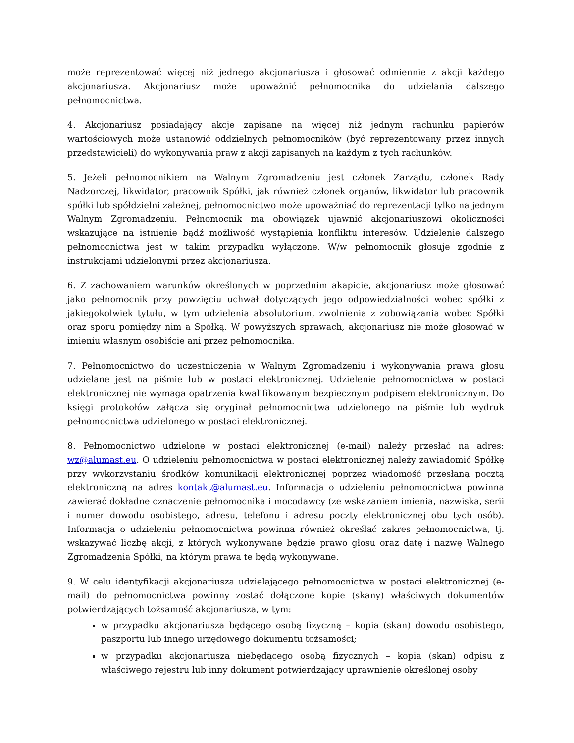może reprezentować więcej niż jednego akcjonariusza i głosować odmiennie z akcji każdego akcjonariusza. Akcjonariusz może upoważnić pełnomocnika do udzielania dalszego pełnomocnictwa.
4. Akcjonariusz posiadający akcje zapisane na więcej niż jednym rachunku papierów wartościowych może ustanowić oddzielnych pełnomocników (być reprezentowany przez innych przedstawicieli) do wykonywania praw z akcji zapisanych na każdym z tych rachunków.
5. Jeżeli pełnomocnikiem na Walnym Zgromadzeniu jest członek Zarządu, członek Rady Nadzorczej, likwidator, pracownik Spółki, jak również członek organów, likwidator lub pracownik spółki lub spółdzielni zależnej, pełnomocnictwo może upoważniać do reprezentacji tylko na jednym Walnym Zgromadzeniu. Pełnomocnik ma obowiązek ujawnić akcjonariuszowi okoliczności wskazujące na istnienie bądź możliwość wystąpienia konfliktu interesów. Udzielenie dalszego pełnomocnictwa jest w takim przypadku wyłączone. W/w pełnomocnik głosuje zgodnie z instrukcjami udzielonymi przez akcjonariusza.
6. Z zachowaniem warunków określonych w poprzednim akapicie, akcjonariusz może głosować jako pełnomocnik przy powzięciu uchwał dotyczących jego odpowiedzialności wobec spółki z jakiegokolwiek tytułu, w tym udzielenia absolutorium, zwolnienia z zobowiązania wobec Spółki oraz sporu pomiędzy nim a Spółką. W powyższych sprawach, akcjonariusz nie może głosować w imieniu własnym osobiście ani przez pełnomocnika.
7. Pełnomocnictwo do uczestniczenia w Walnym Zgromadzeniu i wykonywania prawa głosu udzielane jest na piśmie lub w postaci elektronicznej. Udzielenie pełnomocnictwa w postaci elektronicznej nie wymaga opatrzenia kwalifikowanym bezpiecznym podpisem elektronicznym. Do księgi protokołów załącza się oryginał pełnomocnictwa udzielonego na piśmie lub wydruk pełnomocnictwa udzielonego w postaci elektronicznej.
8. Pełnomocnictwo udzielone w postaci elektronicznej (e-mail) należy przesłać na adres: wz@alumast.eu. O udzieleniu pełnomocnictwa w postaci elektronicznej należy zawiadomić Spółkę przy wykorzystaniu środków komunikacji elektronicznej poprzez wiadomość przesłaną pocztą elektroniczną na adres kontakt@alumast.eu. Informacja o udzieleniu pełnomocnictwa powinna zawierać dokładne oznaczenie pełnomocnika i mocodawcy (ze wskazaniem imienia, nazwiska, serii i numer dowodu osobistego, adresu, telefonu i adresu poczty elektronicznej obu tych osób). Informacja o udzieleniu pełnomocnictwa powinna również określać zakres pełnomocnictwa, tj. wskazywać liczbę akcji, z których wykonywane będzie prawo głosu oraz datę i nazwę Walnego Zgromadzenia Spółki, na którym prawa te będą wykonywane.
9. W celu identyfikacji akcjonariusza udzielającego pełnomocnictwa w postaci elektronicznej (e-mail) do pełnomocnictwa powinny zostać dołączone kopie (skany) właściwych dokumentów potwierdzających tożsamość akcjonariusza, w tym:
w przypadku akcjonariusza będącego osobą fizyczną – kopia (skan) dowodu osobistego, paszportu lub innego urzędowego dokumentu tożsamości;
w przypadku akcjonariusza niebędącego osobą fizycznych – kopia (skan) odpisu z właściwego rejestru lub inny dokument potwierdzający uprawnienie określonej osoby